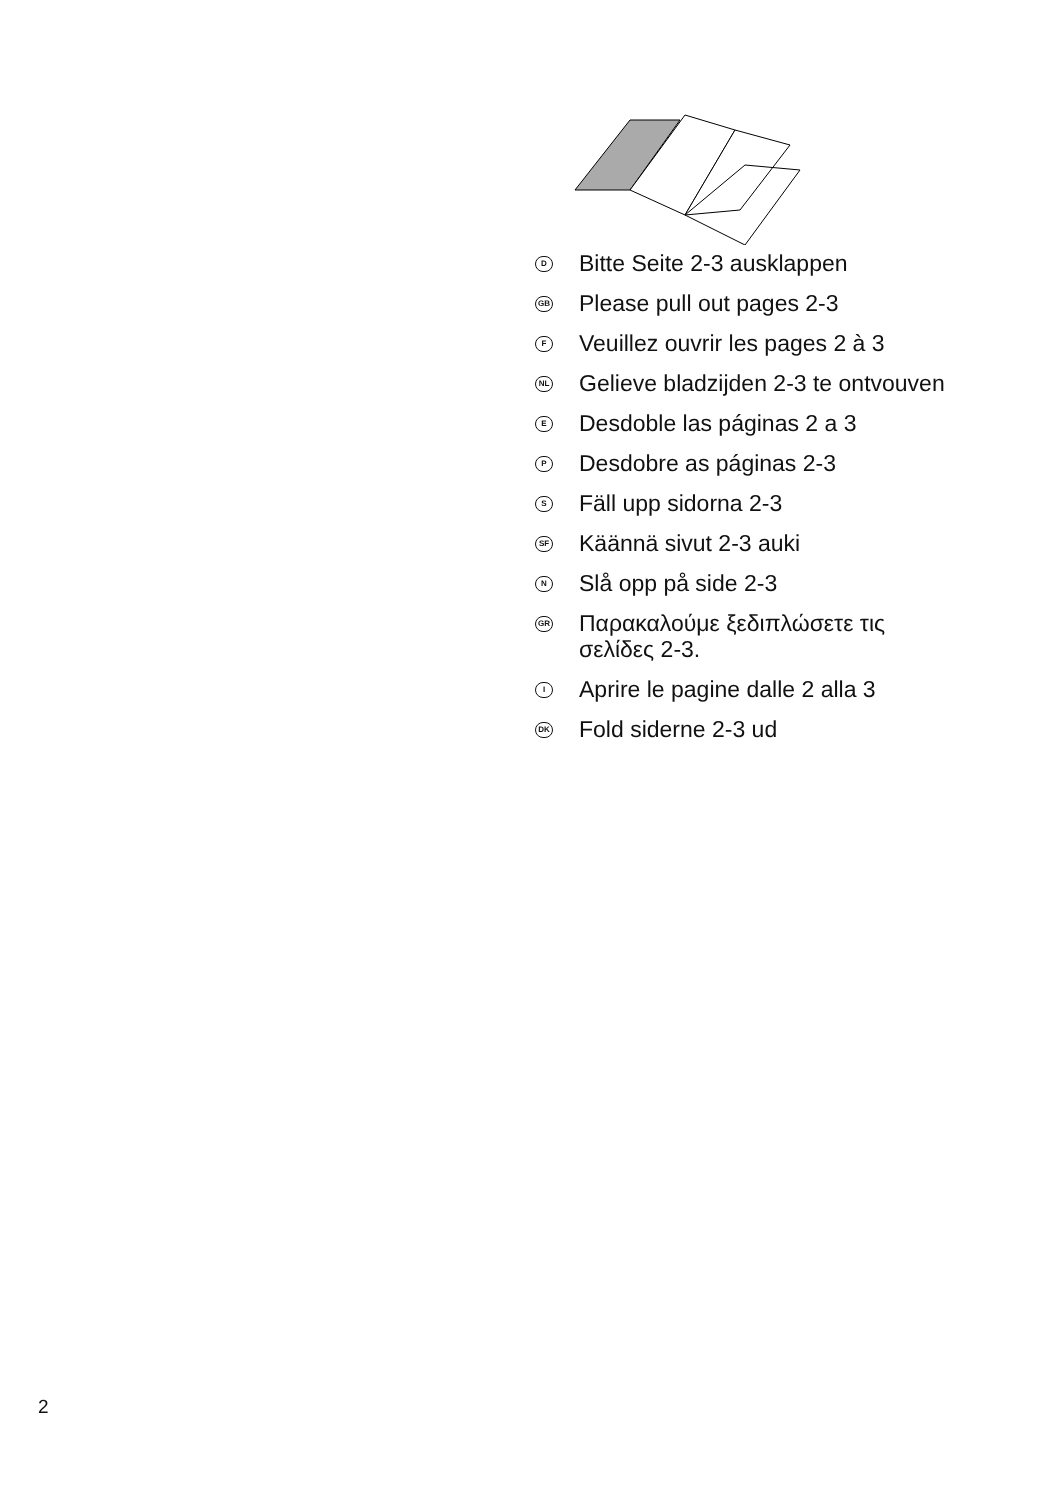D Bitte Seite 2-3 ausklappen
GB Please pull out pages 2-3
F Veuillez ouvrir les pages 2 à 3
NL Gelieve bladzijden 2-3 te ontvouven
E Desdoble las páginas 2 a 3
P Desdobre as páginas 2-3
S Fäll upp sidorna 2-3
SF Käännä sivut 2-3 auki
N Slå opp på side 2-3
GR Παρακαλούμε ξεδιπλώσετε τις
σελίδες 2-3.
I Aprire le pagine dalle 2 alla 3
DK Fold siderne 2-3 ud
2